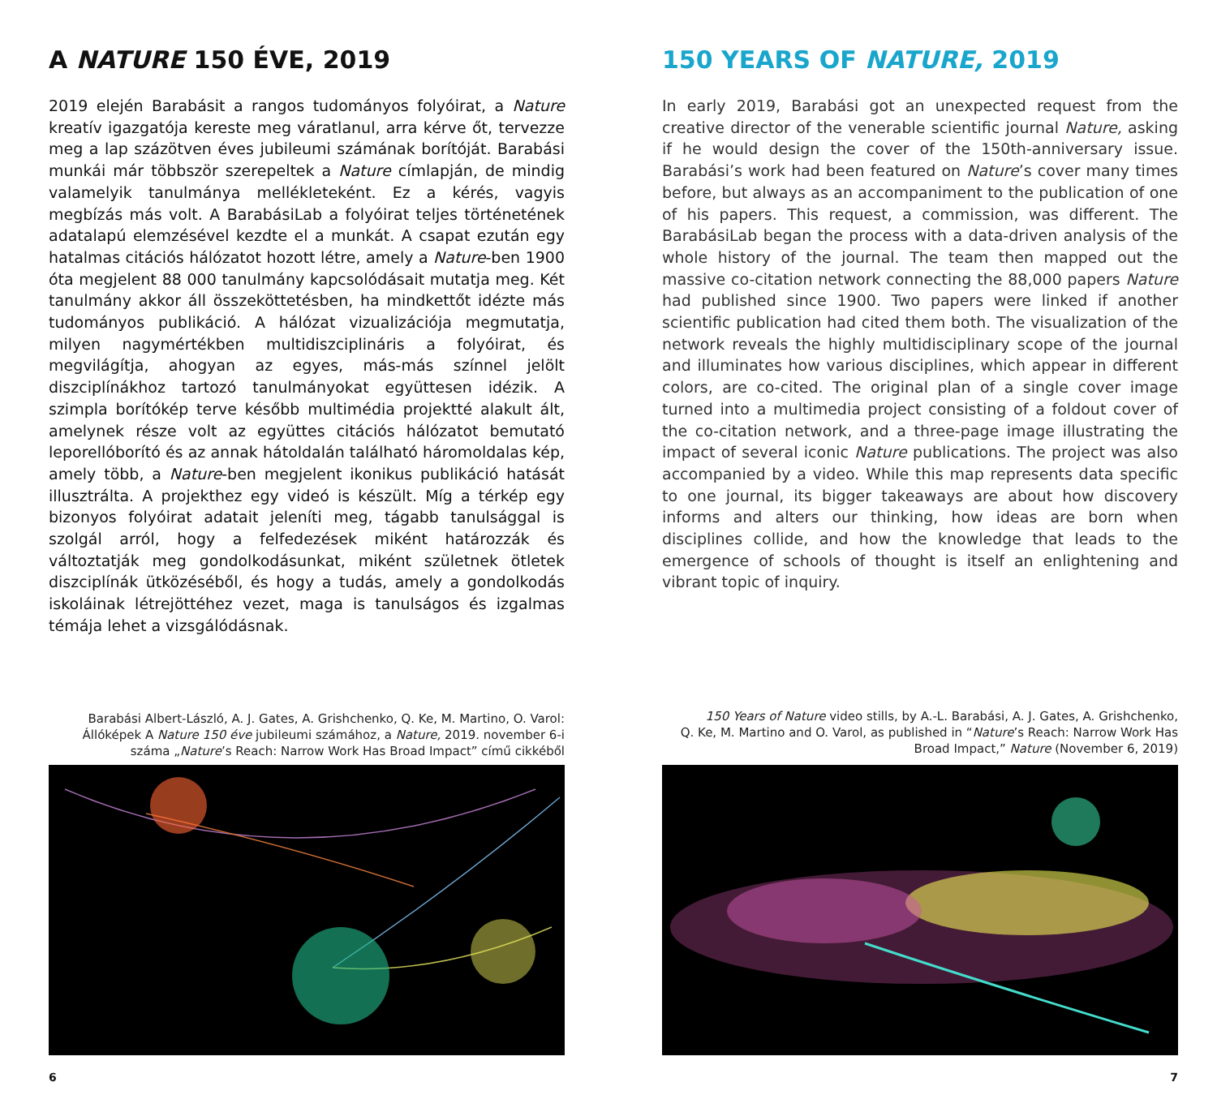A NATURE 150 ÉVE, 2019
2019 elején Barabásit a rangos tudományos folyóirat, a Nature kreatív igazgatója kereste meg váratlanul, arra kérve őt, tervezze meg a lap százötven éves jubileumi számának borítóját. Barabási munkái már többször szerepeltek a Nature címlapján, de mindig valamelyik tanulmánya mellékleteként. Ez a kérés, vagyis megbízás más volt. A BarabásiLab a folyóirat teljes történetének adatalapú elemzésével kezdte el a munkát. A csapat ezután egy hatalmas citációs hálózatot hozott létre, amely a Nature-ben 1900 óta megjelent 88 000 tanulmány kapcsolódásait mutatja meg. Két tanulmány akkor áll összeköttetésben, ha mindkettőt idézte más tudományos publikáció. A hálózat vizualizációja megmutatja, milyen nagymértékben multidiszciplináris a folyóirat, és megvilágítja, ahogyan az egyes, más-más színnel jelölt diszciplínákhoz tartozó tanulmányokat együttesen idézik. A szimpla borítókép terve később multimédia projektté alakult ált, amelynek része volt az együttes citációs hálózatot bemutató leporellóborító és az annak hátoldalán található háromoldalas kép, amely több, a Nature-ben megjelent ikonikus publikáció hatását illusztrálta. A projekthez egy videó is készült. Míg a térkép egy bizonyos folyóirat adatait jeleníti meg, tágabb tanulsággal is szolgál arról, hogy a felfedezések miként határozzák és változtatják meg gondolkodásunkat, miként születnek ötletek diszciplínák ütközéséből, és hogy a tudás, amely a gondolkodás iskoláinak létrejöttéhez vezet, maga is tanulságos és izgalmas témája lehet a vizsgálódásnak.
Barabási Albert-László, A. J. Gates, A. Grishchenko, Q. Ke, M. Martino, O. Varol:
Állóképek A Nature 150 éve jubileumi számához, a Nature, 2019. november 6-i
száma „Nature’s Reach: Narrow Work Has Broad Impact” című cikkéből
6
150 YEARS OF NATURE, 2019
In early 2019, Barabási got an unexpected request from the creative director of the venerable scientific journal Nature, asking if he would design the cover of the 150th-anniversary issue. Barabási’s work had been featured on Nature’s cover many times before, but always as an accompaniment to the publication of one of his papers. This request, a commission, was different. The BarabásiLab began the process with a data-driven analysis of the whole history of the journal. The team then mapped out the massive co-citation network connecting the 88,000 papers Nature had published since 1900. Two papers were linked if another scientific publication had cited them both. The visualization of the network reveals the highly multidisciplinary scope of the journal and illuminates how various disciplines, which appear in different colors, are co-cited. The original plan of a single cover image turned into a multimedia project consisting of a foldout cover of the co-citation network, and a three-page image illustrating the impact of several iconic Nature publications. The project was also accompanied by a video. While this map represents data specific to one journal, its bigger takeaways are about how discovery informs and alters our thinking, how ideas are born when disciplines collide, and how the knowledge that leads to the emergence of schools of thought is itself an enlightening and vibrant topic of inquiry.
150 Years of Nature video stills, by A.-L. Barabási, A. J. Gates, A. Grishchenko,
Q. Ke, M. Martino and O. Varol, as published in “Nature’s Reach: Narrow Work Has
Broad Impact,” Nature (November 6, 2019)
7